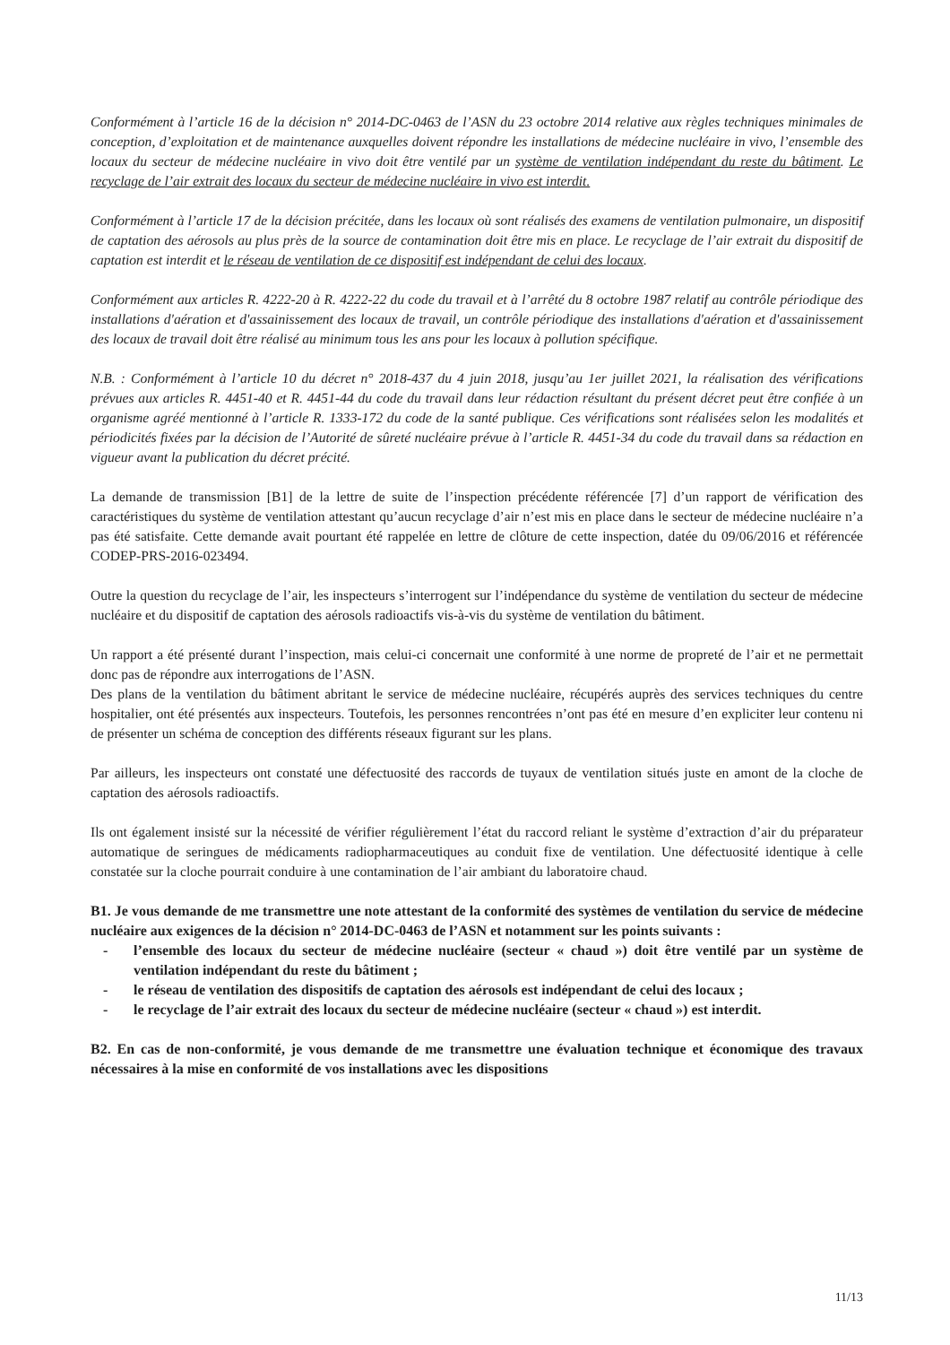Conformément à l’article 16 de la décision n° 2014-DC-0463 de l’ASN du 23 octobre 2014 relative aux règles techniques minimales de conception, d’exploitation et de maintenance auxquelles doivent répondre les installations de médecine nucléaire in vivo, l’ensemble des locaux du secteur de médecine nucléaire in vivo doit être ventilé par un système de ventilation indépendant du reste du bâtiment. Le recyclage de l’air extrait des locaux du secteur de médecine nucléaire in vivo est interdit.
Conformément à l’article 17 de la décision précitée, dans les locaux où sont réalisés des examens de ventilation pulmonaire, un dispositif de captation des aérosols au plus près de la source de contamination doit être mis en place. Le recyclage de l’air extrait du dispositif de captation est interdit et le réseau de ventilation de ce dispositif est indépendant de celui des locaux.
Conformément aux articles R. 4222-20 à R. 4222-22 du code du travail et à l’arrêté du 8 octobre 1987 relatif au contrôle périodique des installations d'aération et d'assainissement des locaux de travail, un contrôle périodique des installations d'aération et d'assainissement des locaux de travail doit être réalisé au minimum tous les ans pour les locaux à pollution spécifique.
N.B. : Conformément à l’article 10 du décret n° 2018-437 du 4 juin 2018, jusqu’au 1er juillet 2021, la réalisation des vérifications prévues aux articles R. 4451-40 et R. 4451-44 du code du travail dans leur rédaction résultant du présent décret peut être confiée à un organisme agréé mentionné à l’article R. 1333-172 du code de la santé publique. Ces vérifications sont réalisées selon les modalités et périodicités fixées par la décision de l’Autorité de sûreté nucléaire prévue à l’article R. 4451-34 du code du travail dans sa rédaction en vigueur avant la publication du décret précité.
La demande de transmission [B1] de la lettre de suite de l’inspection précédente référencée [7] d’un rapport de vérification des caractéristiques du système de ventilation attestant qu’aucun recyclage d’air n’est mis en place dans le secteur de médecine nucléaire n’a pas été satisfaite. Cette demande avait pourtant été rappelée en lettre de clôture de cette inspection, datée du 09/06/2016 et référencée CODEP-PRS-2016-023494.
Outre la question du recyclage de l’air, les inspecteurs s’interrogent sur l’indépendance du système de ventilation du secteur de médecine nucléaire et du dispositif de captation des aérosols radioactifs vis-à-vis du système de ventilation du bâtiment.
Un rapport a été présenté durant l’inspection, mais celui-ci concernait une conformité à une norme de propreté de l’air et ne permettait donc pas de répondre aux interrogations de l’ASN.
Des plans de la ventilation du bâtiment abritant le service de médecine nucléaire, récupérés auprès des services techniques du centre hospitalier, ont été présentés aux inspecteurs. Toutefois, les personnes rencontrées n’ont pas été en mesure d’en expliciter leur contenu ni de présenter un schéma de conception des différents réseaux figurant sur les plans.
Par ailleurs, les inspecteurs ont constaté une défectuosité des raccords de tuyaux de ventilation situés juste en amont de la cloche de captation des aérosols radioactifs.
Ils ont également insisté sur la nécessité de vérifier régulièrement l’état du raccord reliant le système d’extraction d’air du préparateur automatique de seringues de médicaments radiopharmaceutiques au conduit fixe de ventilation. Une défectuosité identique à celle constatée sur la cloche pourrait conduire à une contamination de l’air ambiant du laboratoire chaud.
B1. Je vous demande de me transmettre une note attestant de la conformité des systèmes de ventilation du service de médecine nucléaire aux exigences de la décision n° 2014-DC-0463 de l’ASN et notamment sur les points suivants :
- l’ensemble des locaux du secteur de médecine nucléaire (secteur « chaud ») doit être ventilé par un système de ventilation indépendant du reste du bâtiment ;
- le réseau de ventilation des dispositifs de captation des aérosols est indépendant de celui des locaux ;
- le recyclage de l’air extrait des locaux du secteur de médecine nucléaire (secteur « chaud ») est interdit.
B2. En cas de non-conformité, je vous demande de me transmettre une évaluation technique et économique des travaux nécessaires à la mise en conformité de vos installations avec les dispositions
11/13